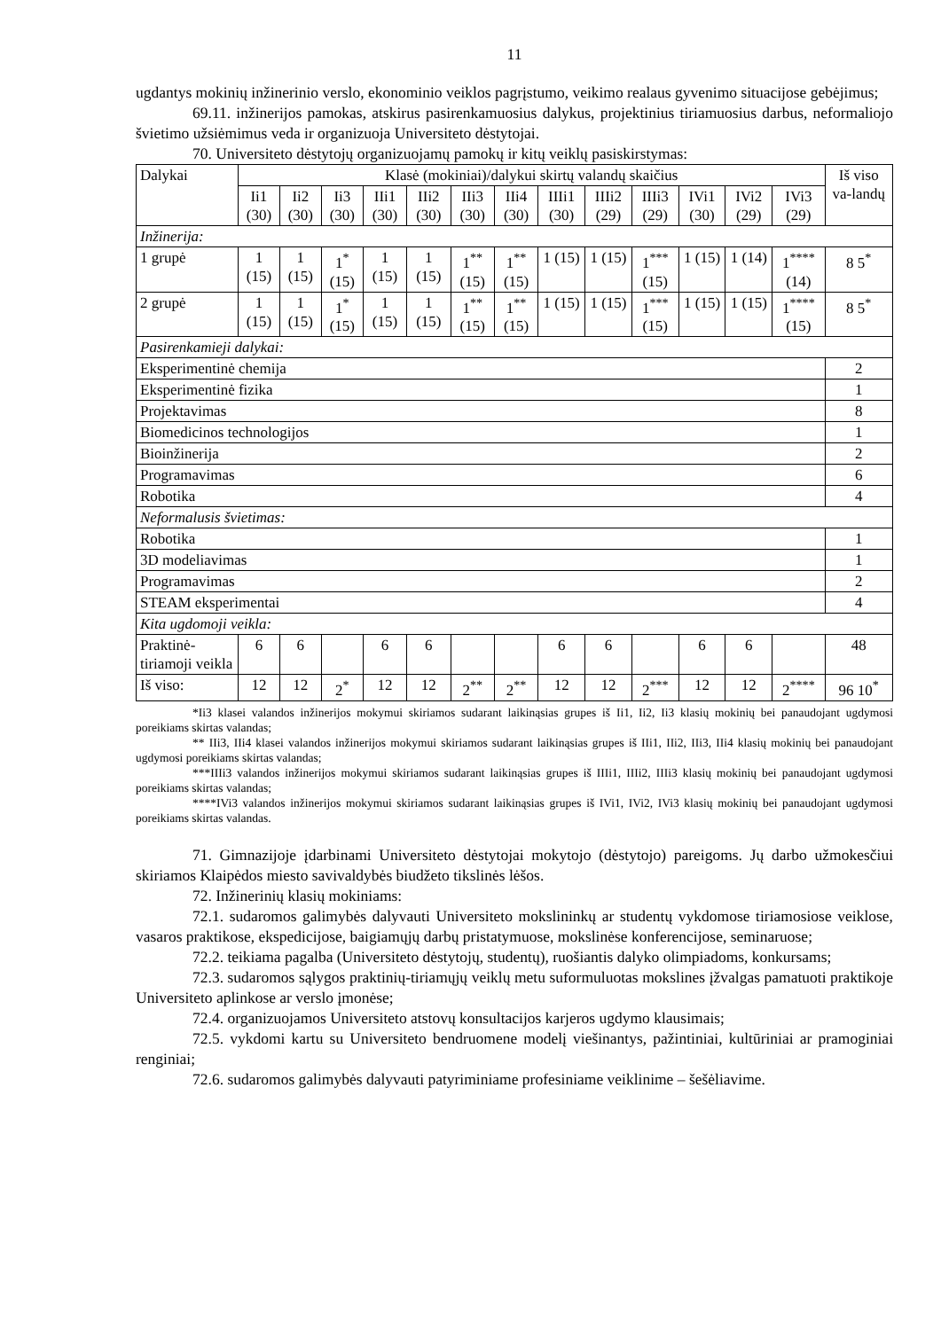11
ugdantys mokinių inžinerinio verslo, ekonominio veiklos pagrįstumo, veikimo realaus gyvenimo situacijose gebėjimus;
69.11. inžinerijos pamokas, atskirus pasirenkamuosius dalykus, projektinius tiriamuosius darbus, neformaliojo švietimo užsiėmimus veda ir organizuoja Universiteto dėstytojai.
70. Universiteto dėstytojų organizuojamų pamokų ir kitų veiklų pasiskirstymas:
| Dalykai | Klasė (mokiniai)/dalykui skirtų valandų skaičius | | | | | | | | | | | | | Iš viso va-landų |
| --- | --- | --- | --- | --- | --- | --- | --- | --- | --- | --- | --- | --- | --- | --- |
| | Ii1 (30) | Ii2 (30) | Ii3 (30) | IIi1 (30) | IIi2 (30) | IIi3 (30) | IIi4 (30) | IIIi1 (30) | IIIi2 (29) | IIIi3 (29) | IVi1 (30) | IVi2 (29) | IVi3 (29) | |
| Inžinerija: | | | | | | | | | | | | | | |
| 1 grupė | 1 (15) | 1 (15) | 1<sup>*</sup> (15) | 1 (15) | 1 (15) | 1<sup>**</sup> (15) | 1<sup>**</sup> (15) | 1 (15) | 1 (15) | 1<sup>***</sup> (15) | 1 (15) | 1 (14) | 1<sup>****</sup> (14) | 8 5<sup>*</sup> |
| 2 grupė | 1 (15) | 1 (15) | 1<sup>*</sup> (15) | 1 (15) | 1 (15) | 1<sup>**</sup> (15) | 1<sup>**</sup> (15) | 1 (15) | 1 (15) | 1<sup>***</sup> (15) | 1 (15) | 1 (15) | 1<sup>****</sup> (15) | 8 5<sup>*</sup> |
| Pasirenkamieji dalykai: | | | | | | | | | | | | | | |
| Eksperimentinė chemija | | | | | | | | | | | | | | 2 |
| Eksperimentinė fizika | | | | | | | | | | | | | | 1 |
| Projektavimas | | | | | | | | | | | | | | 8 |
| Biomedicinos technologijos | | | | | | | | | | | | | | 1 |
| Bioinžinerija | | | | | | | | | | | | | | 2 |
| Programavimas | | | | | | | | | | | | | | 6 |
| Robotika | | | | | | | | | | | | | | 4 |
| Neformalusis švietimas: | | | | | | | | | | | | | | |
| Robotika | | | | | | | | | | | | | | 1 |
| 3D modeliavimas | | | | | | | | | | | | | | 1 |
| Programavimas | | | | | | | | | | | | | | 2 |
| STEAM eksperimentai | | | | | | | | | | | | | | 4 |
| Kita ugdomoji veikla: | | | | | | | | | | | | | | |
| Praktinė-tiriamoji veikla | 6 | 6 | | 6 | 6 | | | 6 | 6 | | 6 | 6 | | 48 |
| Iš viso: | 12 | 12 | 2<sup>*</sup> | 12 | 12 | 2<sup>**</sup> | 2<sup>**</sup> | 12 | 12 | 2<sup>***</sup> | 12 | 12 | 2<sup>****</sup> | 96 10<sup>*</sup> |
*Ii3 klasei valandos inžinerijos mokymui skiriamos sudarant laikinąsias grupes iš Ii1, Ii2, Ii3 klasių mokinių bei panaudojant ugdymosi poreikiams skirtas valandas;
** IIi3, IIi4 klasei valandos inžinerijos mokymui skiriamos sudarant laikinąsias grupes iš IIi1, IIi2, IIi3, IIi4 klasių mokinių bei panaudojant ugdymosi poreikiams skirtas valandas;
***IIIi3 valandos inžinerijos mokymui skiriamos sudarant laikinąsias grupes iš IIIi1, IIIi2, IIIi3 klasių mokinių bei panaudojant ugdymosi poreikiams skirtas valandas;
****IVi3 valandos inžinerijos mokymui skiriamos sudarant laikinąsias grupes iš IVi1, IVi2, IVi3 klasių mokinių bei panaudojant ugdymosi poreikiams skirtas valandas.
71. Gimnazijoje įdarbinami Universiteto dėstytojai mokytojo (dėstytojo) pareigoms. Jų darbo užmokesčiui skiriamos Klaipėdos miesto savivaldybės biudžeto tikslinės lėšos.
72. Inžinerinių klasių mokiniams:
72.1. sudaromos galimybės dalyvauti Universiteto mokslininkų ar studentų vykdomose tiriamosiose veiklose, vasaros praktikose, ekspedicijose, baigiamųjų darbų pristatymuose, mokslinėse konferencijose, seminaruose;
72.2. teikiama pagalba (Universiteto dėstytojų, studentų), ruošiantis dalyko olimpiadoms, konkursams;
72.3. sudaromos sąlygos praktinių-tiriamųjų veiklų metu suformuluotas mokslines įžvalgas pamatuoti praktikoje Universiteto aplinkose ar verslo įmonėse;
72.4. organizuojamos Universiteto atstovų konsultacijos karjeros ugdymo klausimais;
72.5. vykdomi kartu su Universiteto bendruomene modelį viešinantys, pažintiniai, kultūriniai ar pramoginiai renginiai;
72.6. sudaromos galimybės dalyvauti patyriminiame profesiniame veiklinime – šešėliavime.